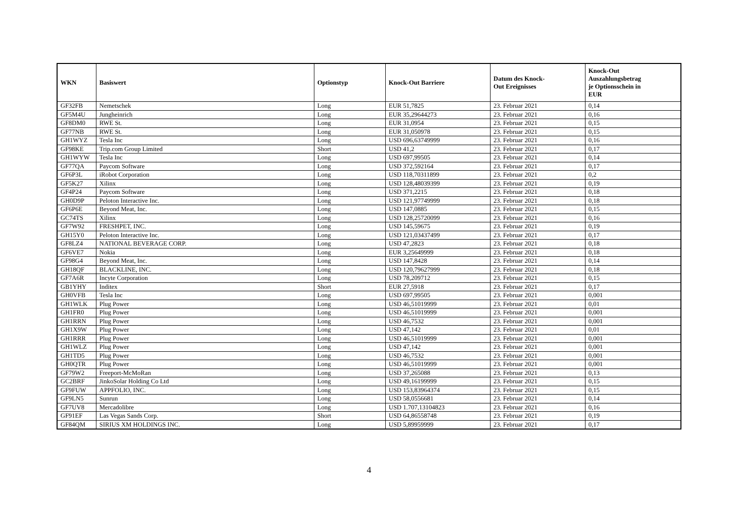| WKN | Basiswert | Optionstyp | Knock-Out Barriere | Datum des Knock- Out Ereignisses | Knock-Out Auszahlungsbetrag je Optionsschein in EUR |
| --- | --- | --- | --- | --- | --- |
| GF32FB | Nemetschek | Long | EUR 51,7825 | 23. Februar 2021 | 0,14 |
| GF5M4U | Jungheinrich | Long | EUR 35,29644273 | 23. Februar 2021 | 0,16 |
| GF8DM0 | RWE St. | Long | EUR 31,0954 | 23. Februar 2021 | 0,15 |
| GF77NB | RWE St. | Long | EUR 31,050978 | 23. Februar 2021 | 0,15 |
| GH1WYZ | Tesla Inc | Long | USD 696,63749999 | 23. Februar 2021 | 0,16 |
| GF98KE | Trip.com Group Limited | Short | USD 41,2 | 23. Februar 2021 | 0,17 |
| GH1WYW | Tesla Inc | Long | USD 697,99505 | 23. Februar 2021 | 0,14 |
| GF77QA | Paycom Software | Long | USD 372,592164 | 23. Februar 2021 | 0,17 |
| GF6P3L | iRobot Corporation | Long | USD 118,70311899 | 23. Februar 2021 | 0,2 |
| GF5K27 | Xilinx | Long | USD 128,48039399 | 23. Februar 2021 | 0,19 |
| GF4P24 | Paycom Software | Long | USD 371,2215 | 23. Februar 2021 | 0,18 |
| GH0D9P | Peloton Interactive Inc. | Long | USD 121,97749999 | 23. Februar 2021 | 0,18 |
| GF6P6E | Beyond Meat, Inc. | Long | USD 147,0885 | 23. Februar 2021 | 0,15 |
| GC74TS | Xilinx | Long | USD 128,25720099 | 23. Februar 2021 | 0,16 |
| GF7W92 | FRESHPET, INC. | Long | USD 145,59675 | 23. Februar 2021 | 0,19 |
| GH15Y0 | Peloton Interactive Inc. | Long | USD 121,03437499 | 23. Februar 2021 | 0,17 |
| GF8LZ4 | NATIONAL BEVERAGE CORP. | Long | USD 47,2823 | 23. Februar 2021 | 0,18 |
| GF6VE7 | Nokia | Long | EUR 3,25649999 | 23. Februar 2021 | 0,18 |
| GF98G4 | Beyond Meat, Inc. | Long | USD 147,8428 | 23. Februar 2021 | 0,14 |
| GH18QF | BLACKLINE, INC. | Long | USD 120,79627999 | 23. Februar 2021 | 0,18 |
| GF7A6R | Incyte Corporation | Long | USD 78,209712 | 23. Februar 2021 | 0,15 |
| GB1YHY | Inditex | Short | EUR 27,5918 | 23. Februar 2021 | 0,17 |
| GH0VFB | Tesla Inc | Long | USD 697,99505 | 23. Februar 2021 | 0,001 |
| GH1WLK | Plug Power | Long | USD 46,51019999 | 23. Februar 2021 | 0,01 |
| GH1FR0 | Plug Power | Long | USD 46,51019999 | 23. Februar 2021 | 0,001 |
| GH1RRN | Plug Power | Long | USD 46,7532 | 23. Februar 2021 | 0,001 |
| GH1X9W | Plug Power | Long | USD 47,142 | 23. Februar 2021 | 0,01 |
| GH1RRR | Plug Power | Long | USD 46,51019999 | 23. Februar 2021 | 0,001 |
| GH1WLZ | Plug Power | Long | USD 47,142 | 23. Februar 2021 | 0,001 |
| GH1TD5 | Plug Power | Long | USD 46,7532 | 23. Februar 2021 | 0,001 |
| GH0QTR | Plug Power | Long | USD 46,51019999 | 23. Februar 2021 | 0,001 |
| GF79W2 | Freeport-McMoRan | Long | USD 37,265088 | 23. Februar 2021 | 0,13 |
| GC2BRF | JinkoSolar Holding Co Ltd | Long | USD 49,16199999 | 23. Februar 2021 | 0,15 |
| GF9FUW | APPFOLIO, INC. | Long | USD 153,83964374 | 23. Februar 2021 | 0,15 |
| GF9LN5 | Sunrun | Long | USD 58,0556681 | 23. Februar 2021 | 0,14 |
| GF7UV8 | Mercadolibre | Long | USD 1.707,13104823 | 23. Februar 2021 | 0,16 |
| GF91EF | Las Vegas Sands Corp. | Short | USD 64,86558748 | 23. Februar 2021 | 0,19 |
| GF84QM | SIRIUS XM HOLDINGS INC. | Long | USD 5,89959999 | 23. Februar 2021 | 0,17 |
4